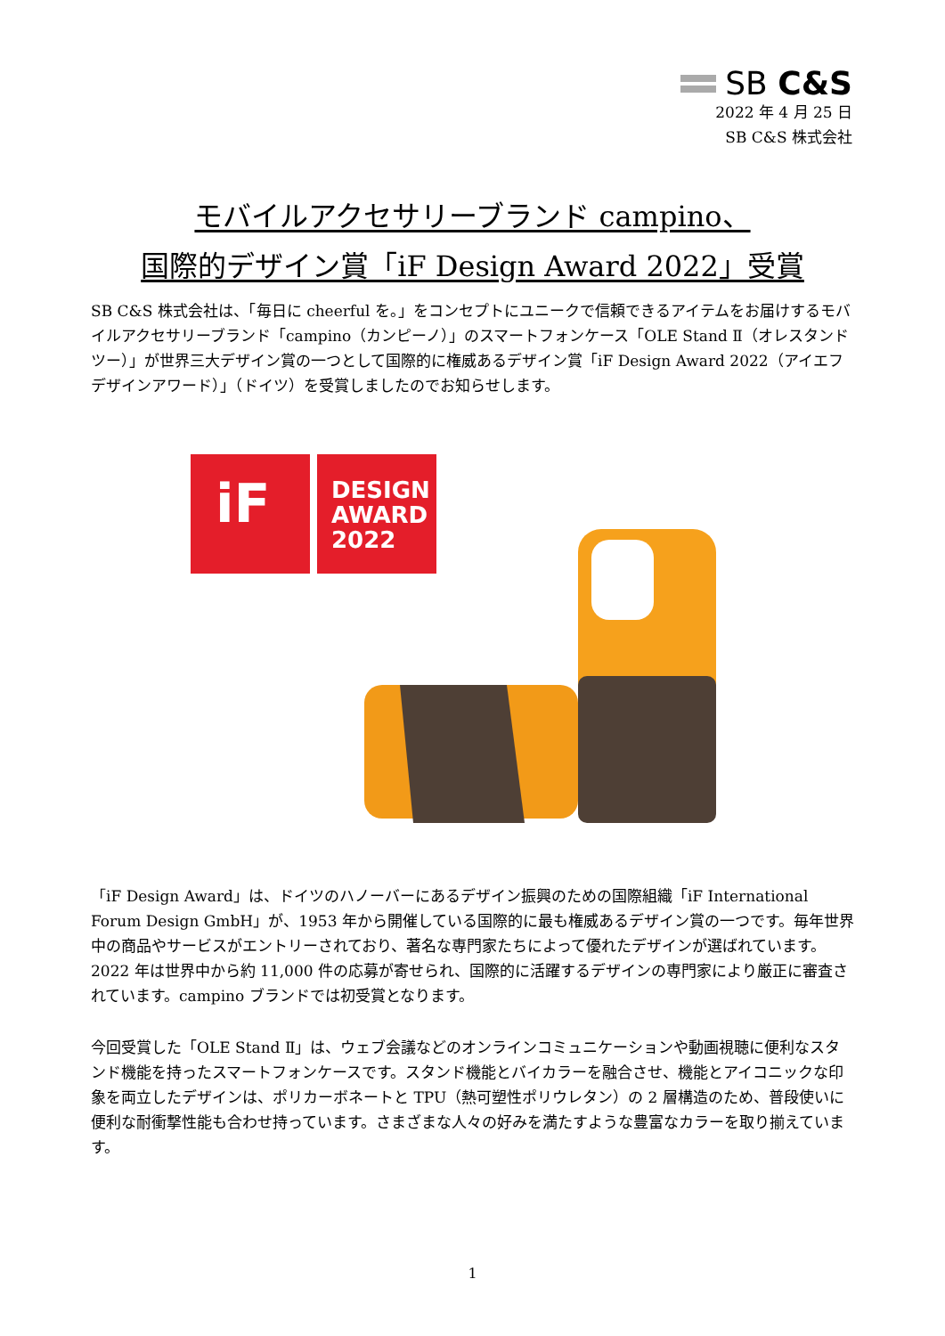SB C&S
2022 年 4 月 25 日
SB C&S 株式会社
モバイルアクセサリーブランド campino、
国際的デザイン賞「iF Design Award 2022」受賞
SB C&S 株式会社は、「毎日に cheerful を。」をコンセプトにユニークで信頼できるアイテムをお届けするモバイルアクセサリーブランド「campino（カンピーノ）」のスマートフォンケース「OLE Stand Ⅱ（オレスタンドツー）」が世界三大デザイン賞の一つとして国際的に権威あるデザイン賞「iF Design Award 2022（アイエフデザインアワード）」（ドイツ）を受賞しましたのでお知らせします。
iF
DESIGN
AWARD
2022
「iF Design Award」は、ドイツのハノーバーにあるデザイン振興のための国際組織「iF International Forum Design GmbH」が、1953 年から開催している国際的に最も権威あるデザイン賞の一つです。毎年世界中の商品やサービスがエントリーされており、著名な専門家たちによって優れたデザインが選ばれています。2022 年は世界中から約 11,000 件の応募が寄せられ、国際的に活躍するデザインの専門家により厳正に審査されています。campino ブランドでは初受賞となります。
今回受賞した「OLE Stand Ⅱ」は、ウェブ会議などのオンラインコミュニケーションや動画視聴に便利なスタンド機能を持ったスマートフォンケースです。スタンド機能とバイカラーを融合させ、機能とアイコニックな印象を両立したデザインは、ポリカーボネートと TPU（熱可塑性ポリウレタン）の 2 層構造のため、普段使いに便利な耐衝撃性能も合わせ持っています。さまざまな人々の好みを満たすような豊富なカラーを取り揃えています。
1